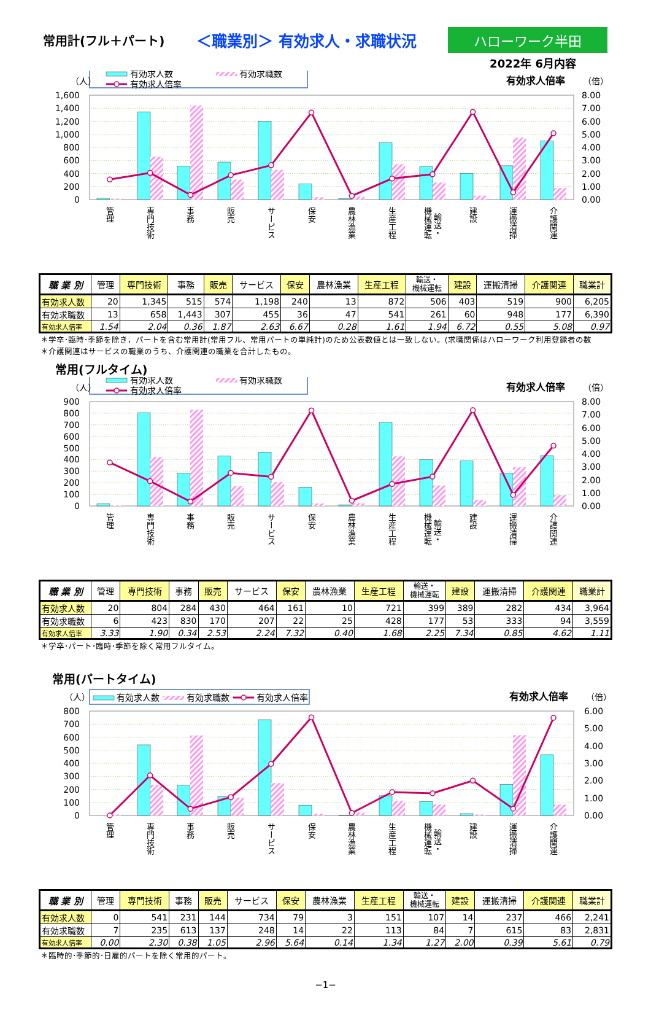常用計(フル＋パート)
＜職業別＞ 有効求人・求職状況
ハローワーク半田
2022年 6月内容
有効求人数
有効求職数
有効求人倍率
（人）
有効求人倍率
（倍）
1,600
1,400
1,200
1,000
800
600
400
200
0
8.00
7.00
6.00
5.00
4.00
3.00
2.00
1.00
0.00
管理
専門技術
事務
販売
サービス
保安
農林漁業
生産工程
機械運転
輸送・
建設
運搬清掃
介護関連
| 職 業 別 | 管理 | 専門技術 | 事務 | 販売 | サービス | 保安 | 農林漁業 | 生産工程 | 輸送・ 機械運転 | 建設 | 運搬清掃 | 介護関連 | 職業計 |
| --- | --- | --- | --- | --- | --- | --- | --- | --- | --- | --- | --- | --- | --- |
| 有効求人数 | 20 | 1,345 | 515 | 574 | 1,198 | 240 | 13 | 872 | 506 | 403 | 519 | 900 | 6,205 |
| 有効求職数 | 13 | 658 | 1,443 | 307 | 455 | 36 | 47 | 541 | 261 | 60 | 948 | 177 | 6,390 |
| 有効求人倍率 | 1.54 | 2.04 | 0.36 | 1.87 | 2.63 | 6.67 | 0.28 | 1.61 | 1.94 | 6.72 | 0.55 | 5.08 | 0.97 |
＊学卒･臨時･季節を除き，パートを含む常用計(常用フル、常用パートの単純計)のため公表数値とは一致しない。(求職関係はハローワーク利用登録者の数
＊介護関連はサービスの職業のうち、介護関連の職業を合計したもの。
常用(フルタイム)
有効求人数
有効求職数
有効求人倍率
（人）
有効求人倍率
（倍）
900
800
700
600
500
400
300
200
100
0
8.00
7.00
6.00
5.00
4.00
3.00
2.00
1.00
0.00
管理
専門技術
事務
販売
サービス
保安
農林漁業
生産工程
機械運転
輸送・
建設
運搬清掃
介護関連
| 職 業 別 | 管理 | 専門技術 | 事務 | 販売 | サービス | 保安 | 農林漁業 | 生産工程 | 輸送・ 機械運転 | 建設 | 運搬清掃 | 介護関連 | 職業計 |
| --- | --- | --- | --- | --- | --- | --- | --- | --- | --- | --- | --- | --- | --- |
| 有効求人数 | 20 | 804 | 284 | 430 | 464 | 161 | 10 | 721 | 399 | 389 | 282 | 434 | 3,964 |
| 有効求職数 | 6 | 423 | 830 | 170 | 207 | 22 | 25 | 428 | 177 | 53 | 333 | 94 | 3,559 |
| 有効求人倍率 | 3.33 | 1.90 | 0.34 | 2.53 | 2.24 | 7.32 | 0.40 | 1.68 | 2.25 | 7.34 | 0.85 | 4.62 | 1.11 |
＊学卒･パート･臨時･季節を除く常用フルタイム。
常用(パートタイム)
有効求人数
有効求職数
有効求人倍率
（人）
有効求人倍率
（倍）
800
700
600
500
400
300
200
100
0
6.00
5.00
4.00
3.00
2.00
1.00
0.00
管理
専門技術
事務
販売
サービス
保安
農林漁業
生産工程
機械運転
輸送・
建設
運搬清掃
介護関連
| 職 業 別 | 管理 | 専門技術 | 事務 | 販売 | サービス | 保安 | 農林漁業 | 生産工程 | 輸送・ 機械運転 | 建設 | 運搬清掃 | 介護関連 | 職業計 |
| --- | --- | --- | --- | --- | --- | --- | --- | --- | --- | --- | --- | --- | --- |
| 有効求人数 | 0 | 541 | 231 | 144 | 734 | 79 | 3 | 151 | 107 | 14 | 237 | 466 | 2,241 |
| 有効求職数 | 7 | 235 | 613 | 137 | 248 | 14 | 22 | 113 | 84 | 7 | 615 | 83 | 2,831 |
| 有効求人倍率 | 0.00 | 2.30 | 0.38 | 1.05 | 2.96 | 5.64 | 0.14 | 1.34 | 1.27 | 2.00 | 0.39 | 5.61 | 0.79 |
＊臨時的･季節的･日雇的パートを除く常用的パート。
−1−